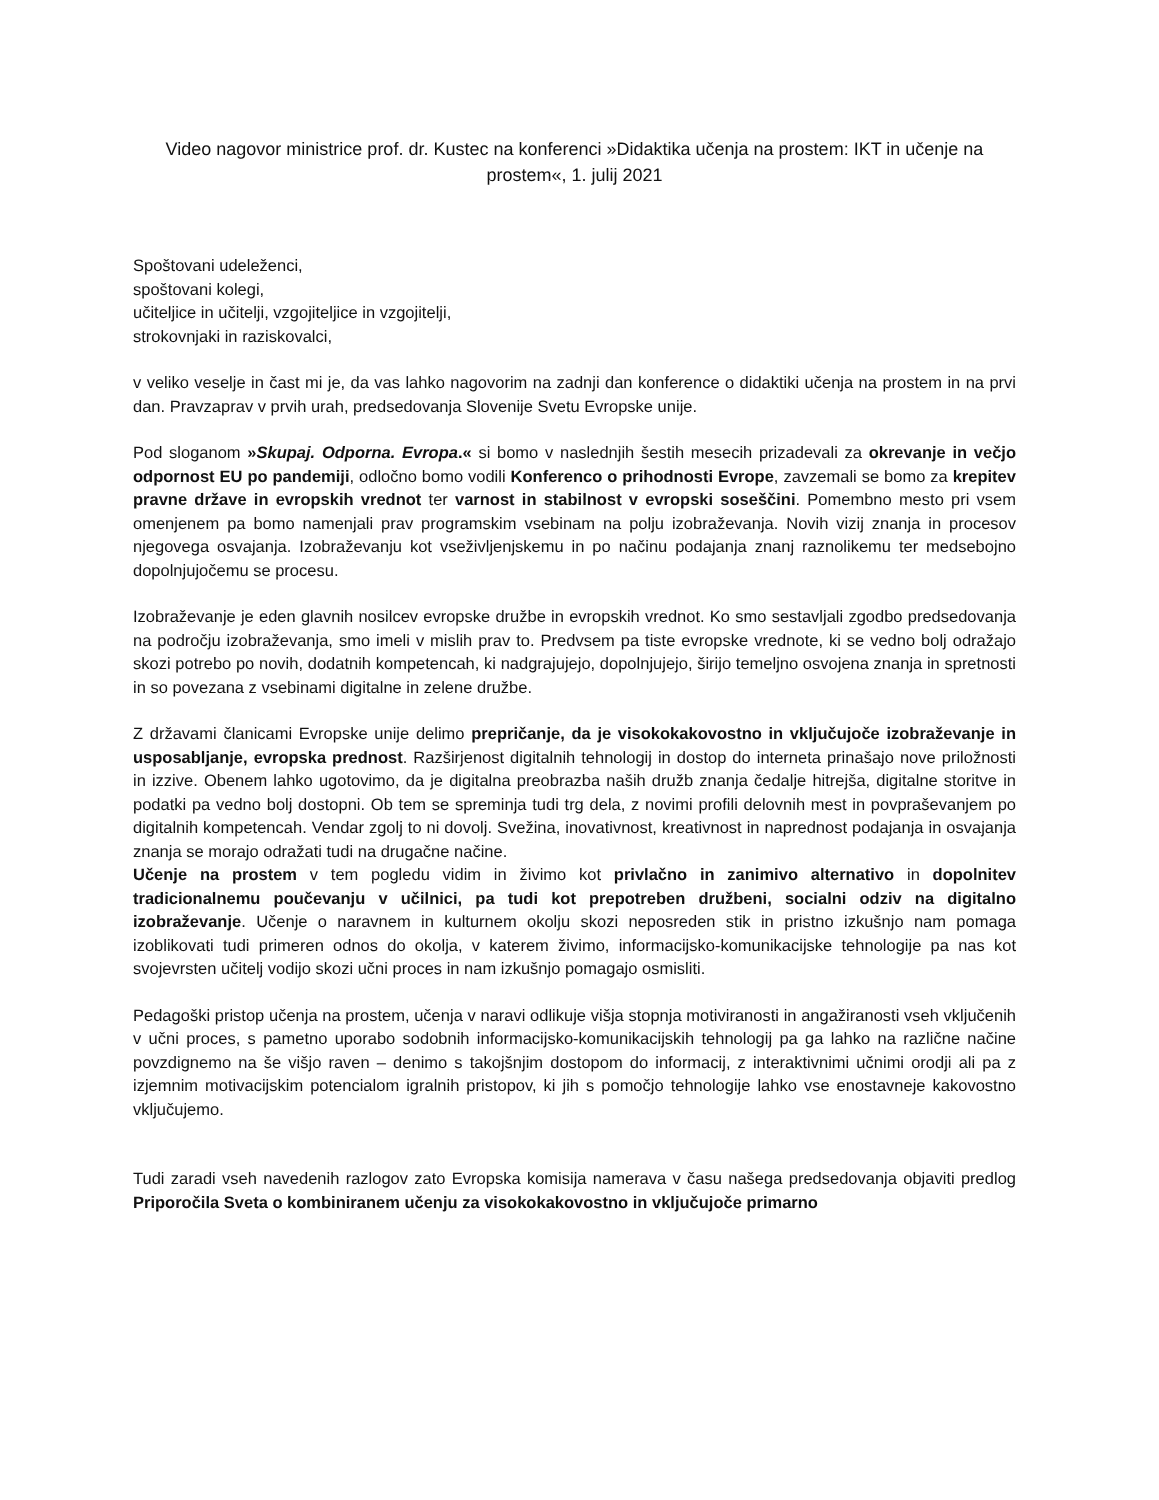Video nagovor ministrice prof. dr. Kustec na konferenci »Didaktika učenja na prostem: IKT in učenje na prostem«, 1. julij 2021
Spoštovani udeleženci,
spoštovani kolegi,
učiteljice in učitelji, vzgojiteljice in vzgojitelji,
strokovnjaki in raziskovalci,
v veliko veselje in čast mi je, da vas lahko nagovorim na zadnji dan konference o didaktiki učenja na prostem in na prvi dan. Pravzaprav v prvih urah, predsedovanja Slovenije Svetu Evropske unije.
Pod sloganom »Skupaj. Odporna. Evropa.« si bomo v naslednjih šestih mesecih prizadevali za okrevanje in večjo odpornost EU po pandemiji, odločno bomo vodili Konferenco o prihodnosti Evrope, zavzemali se bomo za krepitev pravne države in evropskih vrednot ter varnost in stabilnost v evropski soseščini. Pomembno mesto pri vsem omenjenem pa bomo namenjali prav programskim vsebinam na polju izobraževanja. Novih vizij znanja in procesov njegovega osvajanja. Izobraževanju kot vseživljenjskemu in po načinu podajanja znanj raznolikemu ter medsebojno dopolnjujočemu se procesu.
Izobraževanje je eden glavnih nosilcev evropske družbe in evropskih vrednot. Ko smo sestavljali zgodbo predsedovanja na področju izobraževanja, smo imeli v mislih prav to. Predvsem pa tiste evropske vrednote, ki se vedno bolj odražajo skozi potrebo po novih, dodatnih kompetencah, ki nadgrajujejo, dopolnjujejo, širijo temeljno osvojena znanja in spretnosti in so povezana z vsebinami digitalne in zelene družbe.
Z državami članicami Evropske unije delimo prepričanje, da je visokokakovostno in vključujoče izobraževanje in usposabljanje, evropska prednost. Razširjenost digitalnih tehnologij in dostop do interneta prinašajo nove priložnosti in izzive. Obenem lahko ugotovimo, da je digitalna preobrazba naših družb znanja čedalje hitrejša, digitalne storitve in podatki pa vedno bolj dostopni. Ob tem se spreminja tudi trg dela, z novimi profili delovnih mest in povpraševanjem po digitalnih kompetencah. Vendar zgolj to ni dovolj. Svežina, inovativnost, kreativnost in naprednost podajanja in osvajanja znanja se morajo odražati tudi na drugačne načine.
Učenje na prostem v tem pogledu vidim in živimo kot privlačno in zanimivo alternativo in dopolnitev tradicionalnemu poučevanju v učilnici, pa tudi kot prepotreben družbeni, socialni odziv na digitalno izobraževanje. Učenje o naravnem in kulturnem okolju skozi neposreden stik in pristno izkušnjo nam pomaga izoblikovati tudi primeren odnos do okolja, v katerem živimo, informacijsko-komunikacijske tehnologije pa nas kot svojevrsten učitelj vodijo skozi učni proces in nam izkušnjo pomagajo osmisliti.
Pedagoški pristop učenja na prostem, učenja v naravi odlikuje višja stopnja motiviranosti in angažiranosti vseh vključenih v učni proces, s pametno uporabo sodobnih informacijsko-komunikacijskih tehnologij pa ga lahko na različne načine povzdignemo na še višjo raven – denimo s takojšnjim dostopom do informacij, z interaktivnimi učnimi orodji ali pa z izjemnim motivacijskim potencialom igralnih pristopov, ki jih s pomočjo tehnologije lahko vse enostavneje kakovostno vključujemo.
Tudi zaradi vseh navedenih razlogov zato Evropska komisija namerava v času našega predsedovanja objaviti predlog Priporočila Sveta o kombiniranem učenju za visokokakovostno in vključujoče primarno